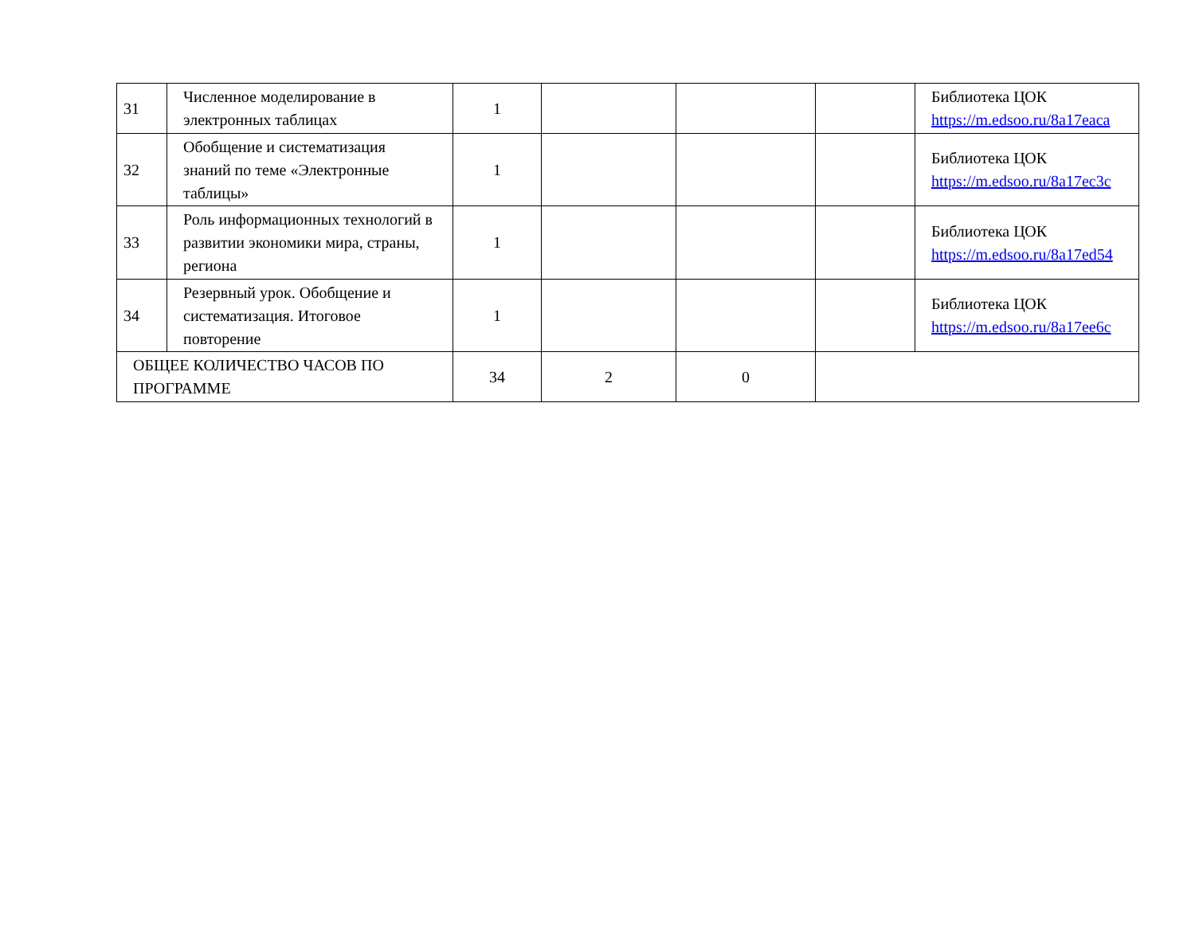| 31 | Численное моделирование в электронных таблицах | 1 | | | | Библиотека ЦОК https://m.edsoo.ru/8a17eaca |
| 32 | Обобщение и систематизация знаний по теме «Электронные таблицы» | 1 | | | | Библиотека ЦОК https://m.edsoo.ru/8a17ec3c |
| 33 | Роль информационных технологий в развитии экономики мира, страны, региона | 1 | | | | Библиотека ЦОК https://m.edsoo.ru/8a17ed54 |
| 34 | Резервный урок. Обобщение и систематизация. Итоговое повторение | 1 | | | | Библиотека ЦОК https://m.edsoo.ru/8a17ee6c |
| ОБЩЕЕ КОЛИЧЕСТВО ЧАСОВ ПО ПРОГРАММЕ | | 34 | 2 | 0 | | |